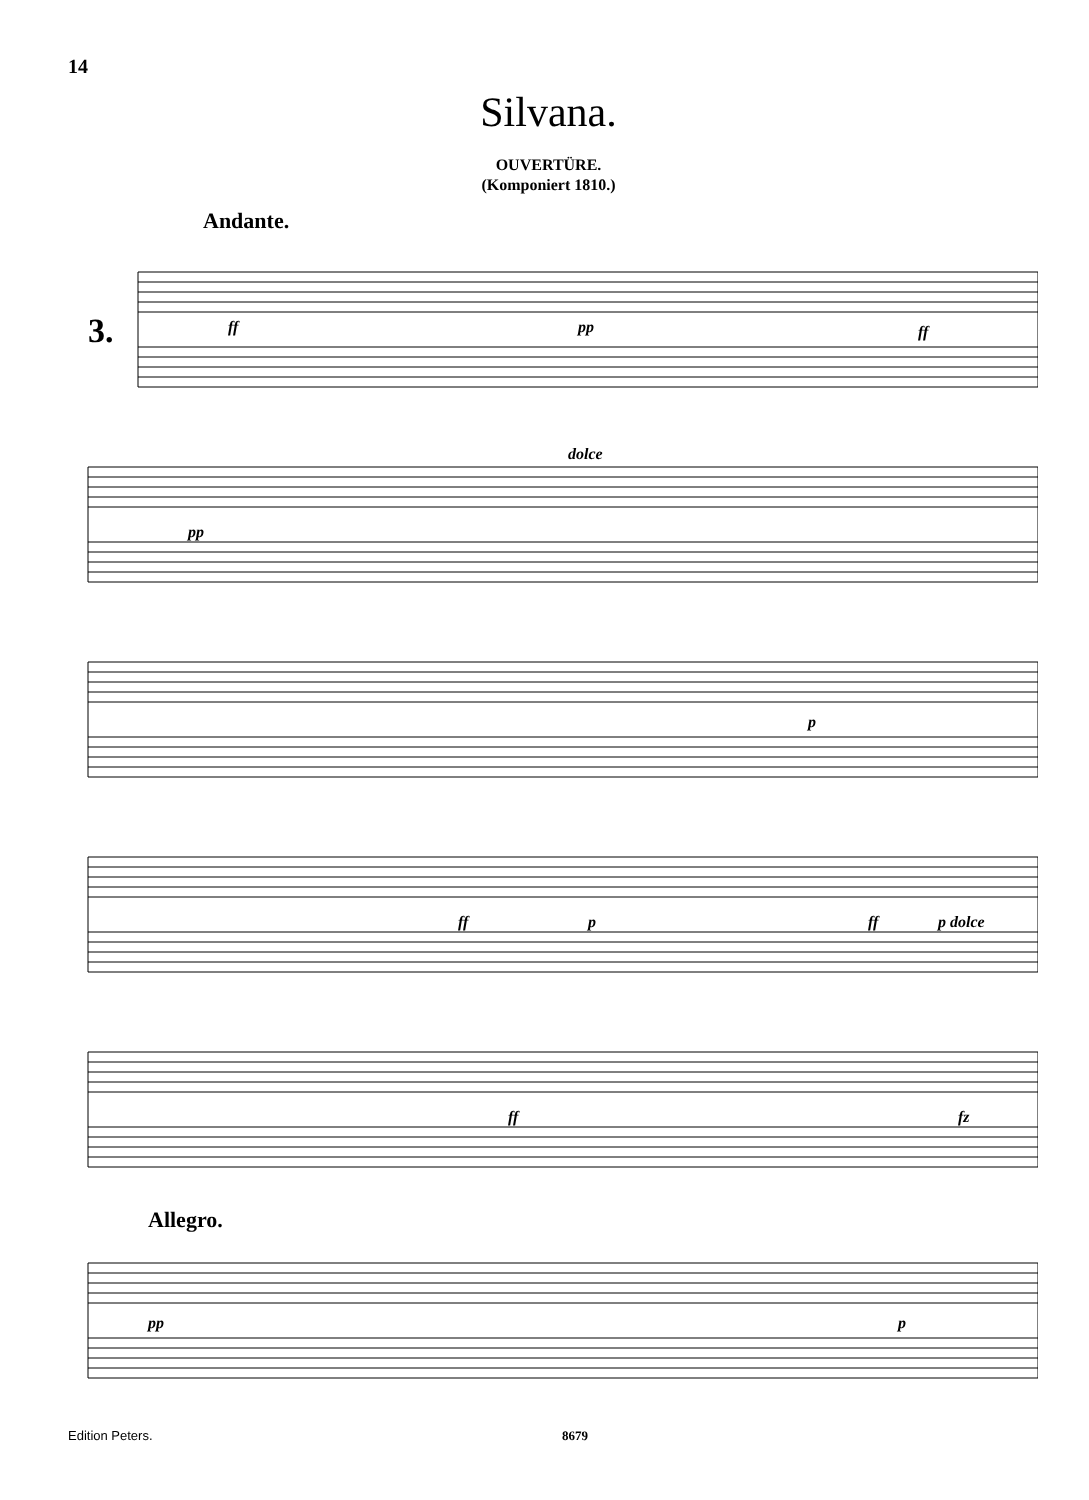14
Silvana.
OUVERTÜRE.
(Komponiert 1810.)
Andante.
3.
ff
pp
ff
pp
dolce
p
ff
p
ff
p dolce
ff
fz
Allegro.
pp
p
Edition Peters. 8679